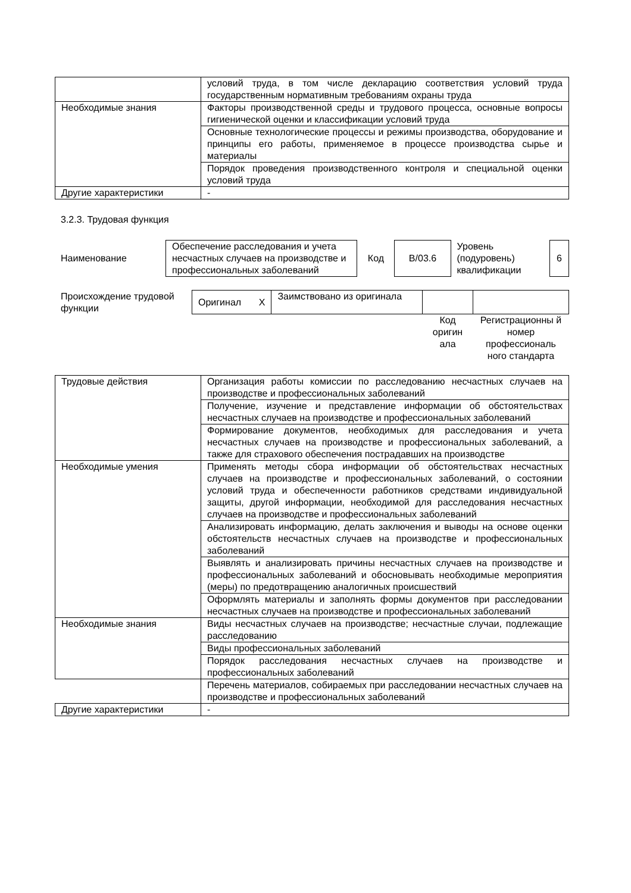| | условий труда, в том числе декларацию соответствия условий труда государственным нормативным требованиям охраны труда |
| Необходимые знания | Факторы производственной среды и трудового процесса, основные вопросы гигиенической оценки и классификации условий труда |
| | Основные технологические процессы и режимы производства, оборудование и принципы его работы, применяемое в процессе производства сырье и материалы |
| | Порядок проведения производственного контроля и специальной оценки условий труда |
| Другие характеристики | - |
3.2.3. Трудовая функция
| Наименование | Обеспечение расследования и учета несчастных случаев на производстве и профессиональных заболеваний | Код | B/03.6 | Уровень (подуровень) квалификации | 6 |
| Происхождение трудовой функции | Оригинал | X | Заимствовано из оригинала | | |
| | | | | Код оригин ала | Регистрационны й номер профессиональ ного стандарта |
| Трудовые действия | Организация работы комиссии по расследованию несчастных случаев на производстве и профессиональных заболеваний |
| | Получение, изучение и представление информации об обстоятельствах несчастных случаев на производстве и профессиональных заболеваний |
| | Формирование документов, необходимых для расследования и учета несчастных случаев на производстве и профессиональных заболеваний, а также для страхового обеспечения пострадавших на производстве |
| Необходимые умения | Применять методы сбора информации об обстоятельствах несчастных случаев на производстве и профессиональных заболеваний, о состоянии условий труда и обеспеченности работников средствами индивидуальной защиты, другой информации, необходимой для расследования несчастных случаев на производстве и профессиональных заболеваний |
| | Анализировать информацию, делать заключения и выводы на основе оценки обстоятельств несчастных случаев на производстве и профессиональных заболеваний |
| | Выявлять и анализировать причины несчастных случаев на производстве и профессиональных заболеваний и обосновывать необходимые мероприятия (меры) по предотвращению аналогичных происшествий |
| | Оформлять материалы и заполнять формы документов при расследовании несчастных случаев на производстве и профессиональных заболеваний |
| Необходимые знания | Виды несчастных случаев на производстве; несчастные случаи, подлежащие расследованию |
| | Виды профессиональных заболеваний |
| | Порядок расследования несчастных случаев на производстве и профессиональных заболеваний |
| | Перечень материалов, собираемых при расследовании несчастных случаев на производстве и профессиональных заболеваний |
| Другие характеристики | - |